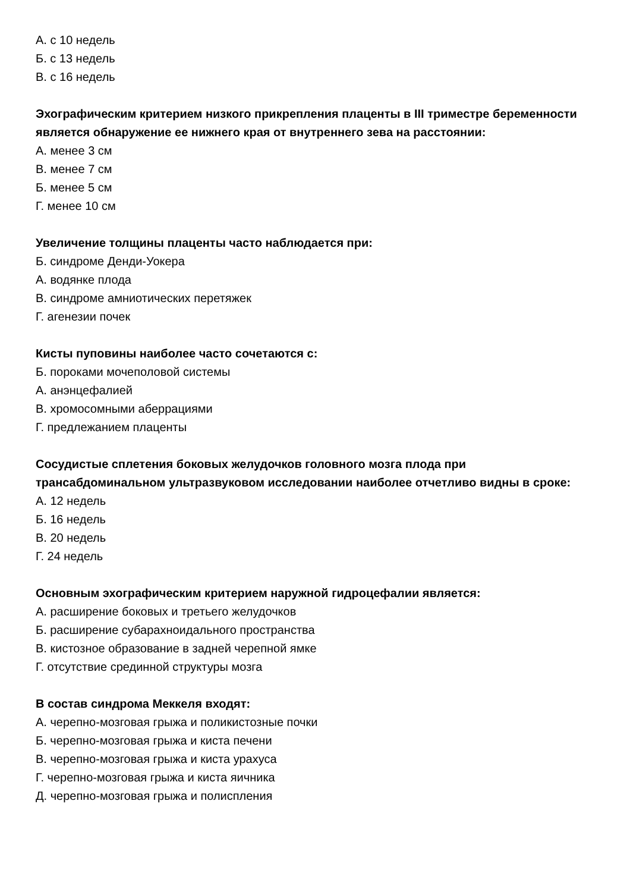А. с 10 недель
Б. с 13 недель
В. с 16 недель
Эхографическим критерием низкого прикрепления плаценты в III триместре беременности является обнаружение ее нижнего края от внутреннего зева на расстоянии:
А. менее 3 см
В. менее 7 см
Б. менее 5 см
Г. менее 10 см
Увеличение толщины плаценты часто наблюдается при:
Б. синдроме Денди-Уокера
А. водянке плода
В. синдроме амниотических перетяжек
Г. агенезии почек
Кисты пуповины наиболее часто сочетаются с:
Б. пороками мочеполовой системы
А. анэнцефалией
В. хромосомными аберрациями
Г. предлежанием плаценты
Сосудистые сплетения боковых желудочков головного мозга плода при трансабдоминальном ультразвуковом исследовании наиболее отчетливо видны в сроке:
А. 12 недель
Б. 16 недель
В. 20 недель
Г. 24 недель
Основным эхографическим критерием наружной гидроцефалии является:
А. расширение боковых и третьего желудочков
Б. расширение субарахноидального пространства
В. кистозное образование в задней черепной ямке
Г. отсутствие срединной структуры мозга
В состав синдрома Меккеля входят:
А. черепно-мозговая грыжа и поликистозные почки
Б. черепно-мозговая грыжа и киста печени
В. черепно-мозговая грыжа и киста урахуса
Г. черепно-мозговая грыжа и киста яичника
Д. черепно-мозговая грыжа и полиспления